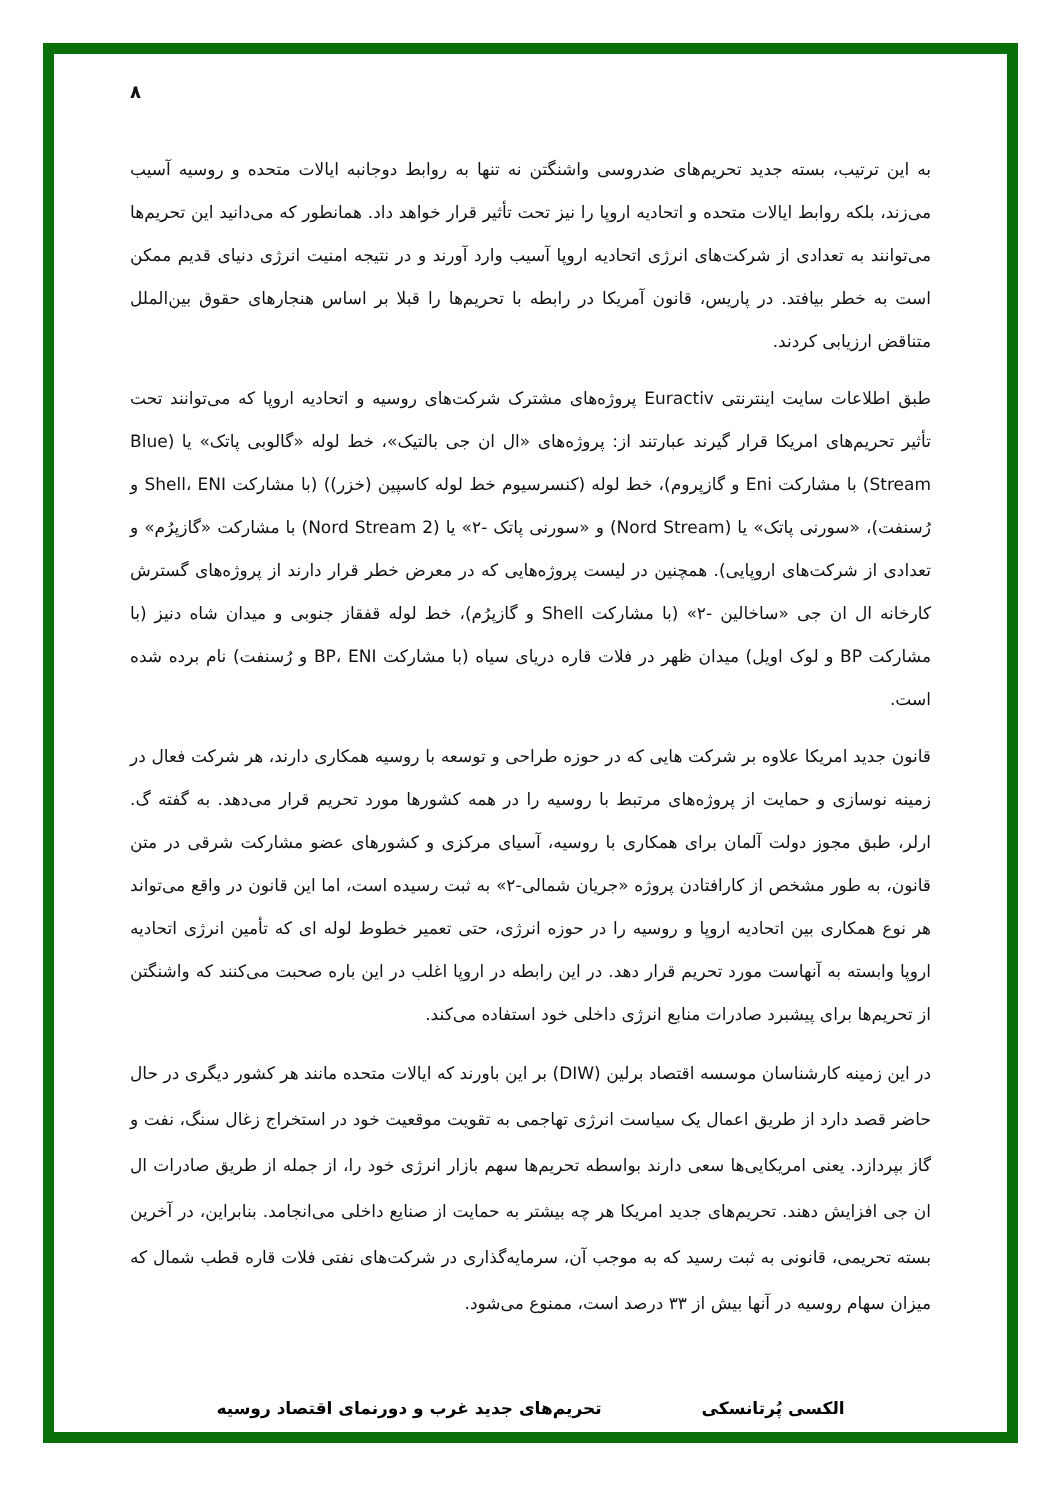۸
به این ترتیب، بسته جدید تحریم‌های ضدروسی واشنگتن نه تنها به روابط دوجانبه ایالات متحده و روسیه آسیب می‌زند، بلکه روابط ایالات متحده و اتحادیه اروپا را نیز تحت تأثیر قرار خواهد داد. همانطور که می‌دانید این تحریم‌ها می‌توانند به تعدادی از شرکت‌های انرژی اتحادیه اروپا آسیب وارد آورند و در نتیجه امنیت انرژی دنیای قدیم ممکن است به خطر بیافتد. در پاریس، قانون آمریکا در رابطه با تحریم‌ها را قبلا بر اساس هنجارهای حقوق بین‌الملل متناقض ارزیابی کردند.
طبق اطلاعات سایت اینترنتی Euractiv پروژه‌های مشترک شرکت‌های روسیه و اتحادیه اروپا که می‌توانند تحت تأثیر تحریم‌های امریکا قرار گیرند عبارتند از: پروژه‌های «ال ان جی بالتیک»، خط لوله «گالوبی پاتک» یا (Blue Stream) با مشارکت Eni و گازپروم)، خط لوله (کنسرسیوم خط لوله کاسپین (خزر)) (با مشارکت Shell، ENI و رُسنفت)، «سورنی پاتک» یا (Nord Stream) و «سورنی پاتک -۲» یا (Nord Stream 2) با مشارکت «گازپرُم» و تعدادی از شرکت‌های اروپایی). همچنین در لیست پروژه‌هایی که در معرض خطر قرار دارند از پروژه‌های گسترش کارخانه ال ان جی «ساخالین -۲» (با مشارکت Shell و گازپرُم)، خط لوله قفقاز جنوبی و میدان شاه دنیز (با مشارکت BP و لوک اویل) میدان ظهر در فلات قاره دریای سیاه (با مشارکت BP، ENI و رُسنفت) نام برده شده است.
قانون جدید امریکا علاوه بر شرکت هایی که در حوزه طراحی و توسعه با روسیه همکاری دارند، هر شرکت فعال در زمینه نوسازی و حمایت از پروژه‌های مرتبط با روسیه را در همه کشورها مورد تحریم قرار می‌دهد. به گفته گ. ارلر، طبق مجوز دولت آلمان برای همکاری با روسیه، آسیای مرکزی و کشورهای عضو مشارکت شرقی در متن قانون، به طور مشخص از کارافتادن پروژه «جریان شمالی-۲» به ثبت رسیده است، اما این قانون در واقع می‌تواند هر نوع همکاری بین اتحادیه اروپا و روسیه را در حوزه انرژی، حتی تعمیر خطوط لوله ای که تأمین انرژی اتحادیه اروپا وابسته به آنهاست مورد تحریم قرار دهد. در این رابطه در اروپا اغلب در این باره صحبت می‌کنند که واشنگتن از تحریم‌ها برای پیشبرد صادرات منابع انرژی داخلی خود استفاده می‌کند.
در این زمینه کارشناسان موسسه اقتصاد برلین (DIW) بر این باورند که ایالات متحده مانند هر کشور دیگری در حال حاضر قصد دارد از طریق اعمال یک سیاست انرژی تهاجمی به تقویت موقعیت خود در استخراج زغال سنگ، نفت و گاز بپردازد. یعنی امریکایی‌ها سعی دارند بواسطه تحریم‌ها سهم بازار انرژی خود را، از جمله از طریق صادرات ال ان جی افزایش دهند. تحریم‌های جدید امریکا هر چه بیشتر به حمایت از صنایع داخلی می‌انجامد. بنابراین، در آخرین بسته تحریمی، قانونی به ثبت رسید که به موجب آن، سرمایه‌گذاری در شرکت‌های نفتی فلات قاره قطب شمال که میزان سهام روسیه در آنها بیش از ۳۳ درصد است، ممنوع می‌شود.
الکسی پُرتانسکی تحریم‌های جدید غرب و دورنمای اقتصاد روسیه